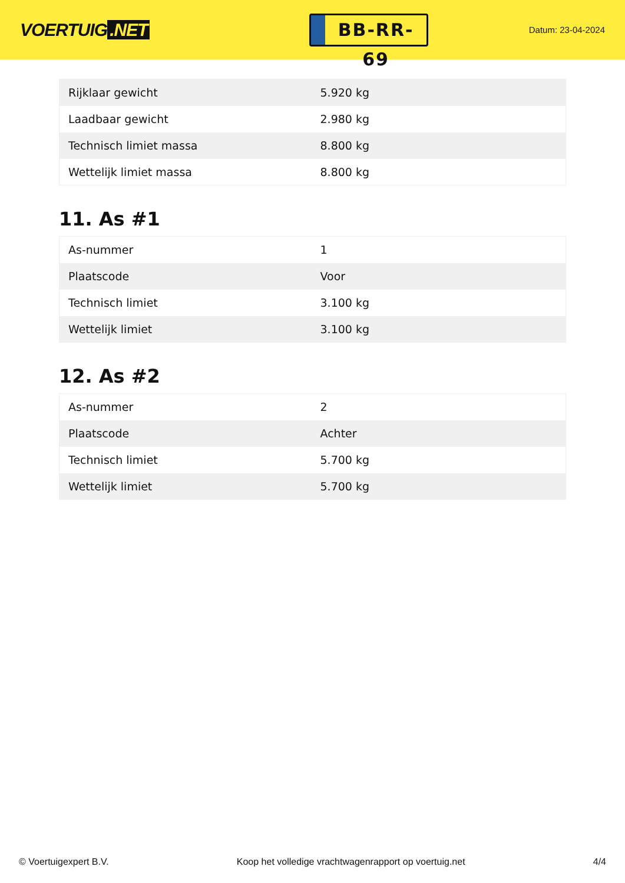VOERTUIG.NET
BB-RR-69
Datum: 23-04-2024
| Rijklaar gewicht | 5.920 kg |
| Laadbaar gewicht | 2.980 kg |
| Technisch limiet massa | 8.800 kg |
| Wettelijk limiet massa | 8.800 kg |
11. As #1
| As-nummer | 1 |
| Plaatscode | Voor |
| Technisch limiet | 3.100 kg |
| Wettelijk limiet | 3.100 kg |
12. As #2
| As-nummer | 2 |
| Plaatscode | Achter |
| Technisch limiet | 5.700 kg |
| Wettelijk limiet | 5.700 kg |
© Voertuigexpert B.V. Koop het volledige vrachtwagenrapport op voertuig.net 4/4